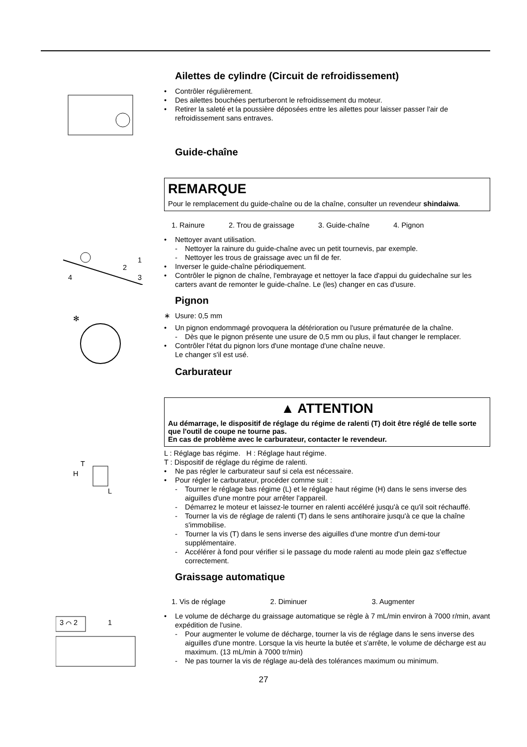Ailettes de cylindre (Circuit de refroidissement)
• Contrôler régulièrement.
• Des ailettes bouchées perturberont le refroidissement du moteur.
• Retirer la saleté et la poussière déposées entre les ailettes pour laisser passer l'air de refroidissement sans entraves.
Guide-chaîne
REMARQUE
Pour le remplacement du guide-chaîne ou de la chaîne, consulter un revendeur shindaiwa.
1. Rainure 2. Trou de graissage 3. Guide-chaîne 4. Pignon
1
2
3
4
• Nettoyer avant utilisation.
- Nettoyer la rainure du guide-chaîne avec un petit tournevis, par exemple.
- Nettoyer les trous de graissage avec un fil de fer.
• Inverser le guide-chaîne périodiquement.
• Contrôler le pignon de chaîne, l'embrayage et nettoyer la face d'appui du guidechaîne sur les carters avant de remonter le guide-chaîne. Le (les) changer en cas d'usure.
Pignon
✻
∗ Usure: 0,5 mm
• Un pignon endommagé provoquera la détérioration ou l'usure prématurée de la chaîne.
- Dès que le pignon présente une usure de 0,5 mm ou plus, il faut changer le remplacer.
• Contrôler l'état du pignon lors d'une montage d'une chaîne neuve.
Le changer s'il est usé.
Carburateur
▲ ATTENTION
Au démarrage, le dispositif de réglage du régime de ralenti (T) doit être réglé de telle sorte que l'outil de coupe ne tourne pas.
En cas de problème avec le carburateur, contacter le revendeur.
T
H
L
L : Réglage bas régime. H : Réglage haut régime.
T : Dispositif de réglage du régime de ralenti.
• Ne pas régler le carburateur sauf si cela est nécessaire.
• Pour régler le carburateur, procéder comme suit :
- Tourner le réglage bas régime (L) et le réglage haut régime (H) dans le sens inverse des aiguilles d'une montre pour arrêter l'appareil.
- Démarrez le moteur et laissez-le tourner en ralenti accéléré jusqu'à ce qu'il soit réchauffé.
- Tourner la vis de réglage de ralenti (T) dans le sens antihoraire jusqu'à ce que la chaîne s'immobilise.
- Tourner la vis (T) dans le sens inverse des aiguilles d'une montre d'un demi-tour supplémentaire.
- Accélérer à fond pour vérifier si le passage du mode ralenti au mode plein gaz s'effectue correctement.
Graissage automatique
1. Vis de réglage 2. Diminuer 3. Augmenter
3 ⌒ 2
1
• Le volume de décharge du graissage automatique se règle à 7 mL/min environ à 7000 r/min, avant expédition de l'usine.
- Pour augmenter le volume de décharge, tourner la vis de réglage dans le sens inverse des aiguilles d'une montre. Lorsque la vis heurte la butée et s'arrête, le volume de décharge est au maximum. (13 mL/min à 7000 tr/min)
- Ne pas tourner la vis de réglage au-delà des tolérances maximum ou minimum.
27